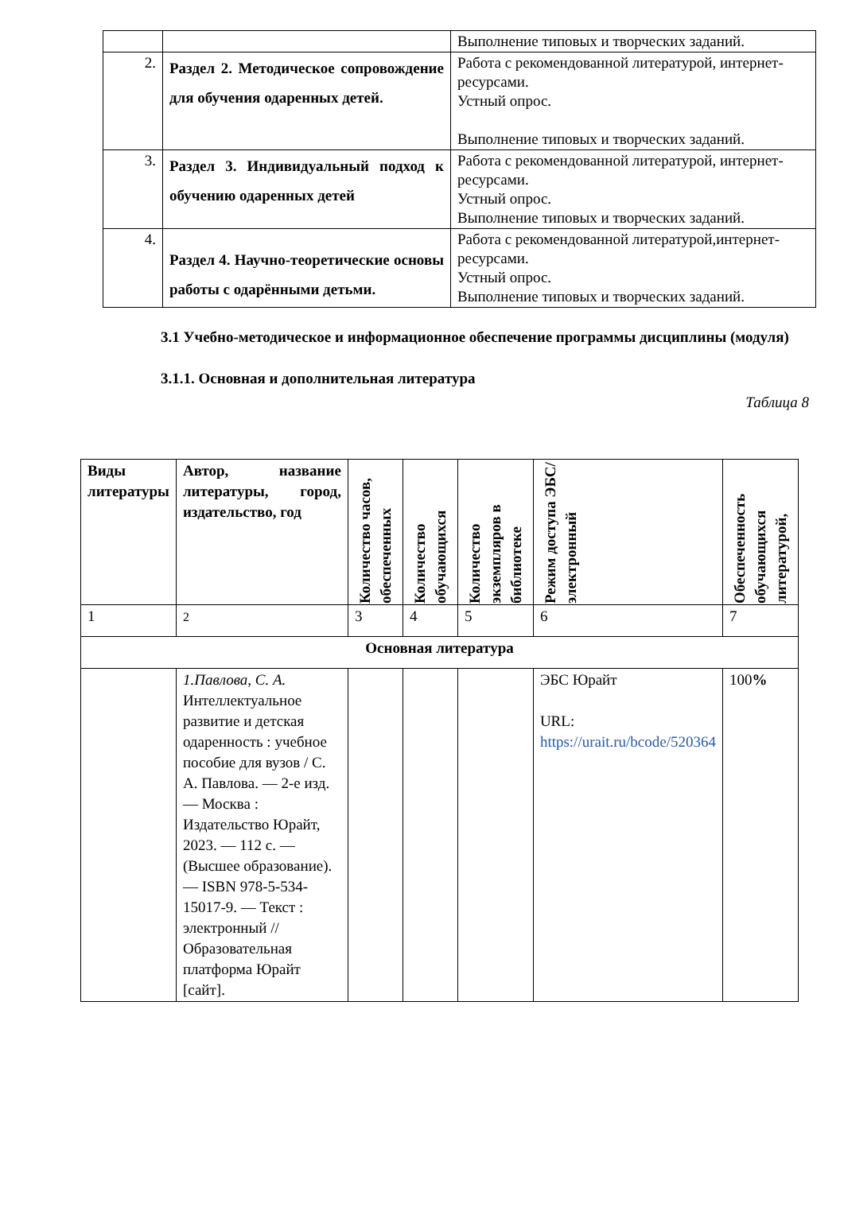| | | Выполнение типовых и творческих заданий. |
| 2. | Раздел 2. Методическое сопровождение для обучения одаренных детей. | Работа с рекомендованной литературой, интернет-ресурсами. Устный опрос. Выполнение типовых и творческих заданий. |
| 3. | Раздел 3. Индивидуальный подход к обучению одаренных детей | Работа с рекомендованной литературой, интернет-ресурсами. Устный опрос. Выполнение типовых и творческих заданий. |
| 4. | Раздел 4. Научно-теоретические основы работы с одарёнными детьми. | Работа с рекомендованной литературой,интернет-ресурсами. Устный опрос. Выполнение типовых и творческих заданий. |
3.1 Учебно-методическое и информационное обеспечение программы дисциплины (модуля)
3.1.1. Основная и дополнительная литература
Таблица 8
| Виды литературы | Автор, название литературы, город, издательство, год | Количество часов, обеспеченных | Количество обучающихся | Количество экземпляров в библиотеке | Режим доступа ЭБС/ электронный | Обеспеченность обучающихся литературой, |
| --- | --- | --- | --- | --- | --- | --- |
| 1 | 2 | 3 | 4 | 5 | 6 | 7 |
| Основная литература | | | | | | |
| | 1.Павлова, С. А. Интеллектуальное развитие и детская одаренность : учебное пособие для вузов / С. А. Павлова. — 2-е изд. — Москва : Издательство Юрайт, 2023. — 112 с. — (Высшее образование). — ISBN 978-5-534-15017-9. — Текст : электронный // Образовательная платформа Юрайт [сайт]. | | | | ЭБС Юрайт URL: https://urait.ru/bcode/520364 | 100 % |